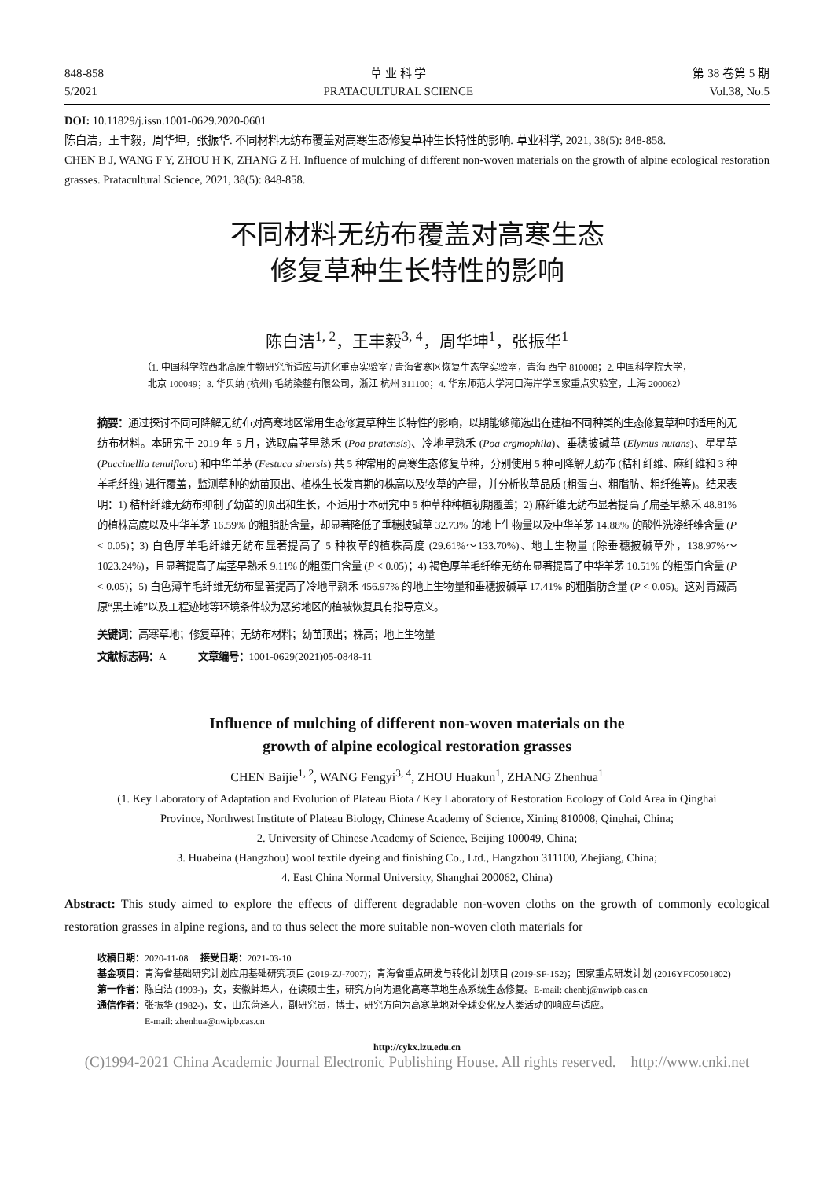848-858
5/2021
草 业 科 学
PRATACULTURAL SCIENCE
第 38 卷第 5 期
Vol.38, No.5
DOI: 10.11829/j.issn.1001-0629.2020-0601
陈白洁，王丰毅，周华坤，张振华. 不同材料无纺布覆盖对高寒生态修复草种生长特性的影响. 草业科学, 2021, 38(5): 848-858.
CHEN B J, WANG F Y, ZHOU H K, ZHANG Z H. Influence of mulching of different non-woven materials on the growth of alpine ecological restoration grasses. Pratacultural Science, 2021, 38(5): 848-858.
不同材料无纺布覆盖对高寒生态
修复草种生长特性的影响
陈白洁<sup>1, 2</sup>，王丰毅<sup>3, 4</sup>，周华坤<sup>1</sup>，张振华<sup>1</sup>
（1. 中国科学院西北高原生物研究所适应与进化重点实验室 / 青海省寒区恢复生态学实验室，青海 西宁 810008；2. 中国科学院大学，
北京 100049；3. 华贝纳 (杭州) 毛纺染整有限公司，浙江 杭州 311100；4. 华东师范大学河口海岸学国家重点实验室，上海 200062）
摘要：通过探讨不同可降解无纺布对高寒地区常用生态修复草种生长特性的影响，以期能够筛选出在建植不同种类的生态修复草种时适用的无纺布材料。本研究于 2019 年 5 月，选取扁茎早熟禾 (Poa pratensis)、冷地早熟禾 (Poa crgmophila)、垂穗披碱草 (Elymus nutans)、星星草 (Puccinellia tenuiflora) 和中华羊茅 (Festuca sinersis) 共 5 种常用的高寒生态修复草种，分别使用 5 种可降解无纺布 (秸秆纤维、麻纤维和 3 种羊毛纤维) 进行覆盖，监测草种的幼苗顶出、植株生长发育期的株高以及牧草的产量，并分析牧草品质 (粗蛋白、粗脂肪、粗纤维等)。结果表明：1) 秸秆纤维无纺布抑制了幼苗的顶出和生长，不适用于本研究中 5 种草种种植初期覆盖；2) 麻纤维无纺布显著提高了扁茎早熟禾 48.81% 的植株高度以及中华羊茅 16.59% 的粗脂肪含量，却显著降低了垂穗披碱草 32.73% 的地上生物量以及中华羊茅 14.88% 的酸性洗涤纤维含量 (P < 0.05)；3) 白色厚羊毛纤维无纺布显著提高了 5 种牧草的植株高度 (29.61%～133.70%)、地上生物量 (除垂穗披碱草外，138.97%～1023.24%)，且显著提高了扁茎早熟禾 9.11% 的粗蛋白含量 (P < 0.05)；4) 褐色厚羊毛纤维无纺布显著提高了中华羊茅 10.51% 的粗蛋白含量 (P < 0.05)；5) 白色薄羊毛纤维无纺布显著提高了冷地早熟禾 456.97% 的地上生物量和垂穗披碱草 17.41% 的粗脂肪含量 (P < 0.05)。这对青藏高原“黑土滩”以及工程迹地等环境条件较为恶劣地区的植被恢复具有指导意义。
关键词：高寒草地；修复草种；无纺布材料；幼苗顶出；株高；地上生物量
文献标志码：A 文章编号：1001-0629(2021)05-0848-11
Influence of mulching of different non-woven materials on the
growth of alpine ecological restoration grasses
CHEN Baijie<sup>1, 2</sup>, WANG Fengyi<sup>3, 4</sup>, ZHOU Huakun<sup>1</sup>, ZHANG Zhenhua<sup>1</sup>
(1. Key Laboratory of Adaptation and Evolution of Plateau Biota / Key Laboratory of Restoration Ecology of Cold Area in Qinghai
Province, Northwest Institute of Plateau Biology, Chinese Academy of Science, Xining 810008, Qinghai, China;
2. University of Chinese Academy of Science, Beijing 100049, China;
3. Huabeina (Hangzhou) wool textile dyeing and finishing Co., Ltd., Hangzhou 311100, Zhejiang, China;
4. East China Normal University, Shanghai 200062, China)
Abstract: This study aimed to explore the effects of different degradable non-woven cloths on the growth of commonly ecological restoration grasses in alpine regions, and to thus select the more suitable non-woven cloth materials for
收稿日期： 2020-11-08 接受日期： 2021-03-10
基金项目： 青海省基础研究计划应用基础研究项目 (2019-ZJ-7007)；青海省重点研发与转化计划项目 (2019-SF-152)；国家重点研发计划 (2016YFC0501802)
第一作者： 陈白洁 (1993-)，女，安徽蚌埠人，在读硕士生，研究方向为退化高寒草地生态系统生态修复。E-mail: chenbj@nwipb.cas.cn
通信作者： 张振华 (1982-)，女，山东菏泽人，副研究员，博士，研究方向为高寒草地对全球变化及人类活动的响应与适应。
E-mail: zhenhua@nwipb.cas.cn
http://cykx.lzu.edu.cn
(C)1994-2021 China Academic Journal Electronic Publishing House. All rights reserved. http://www.cnki.net